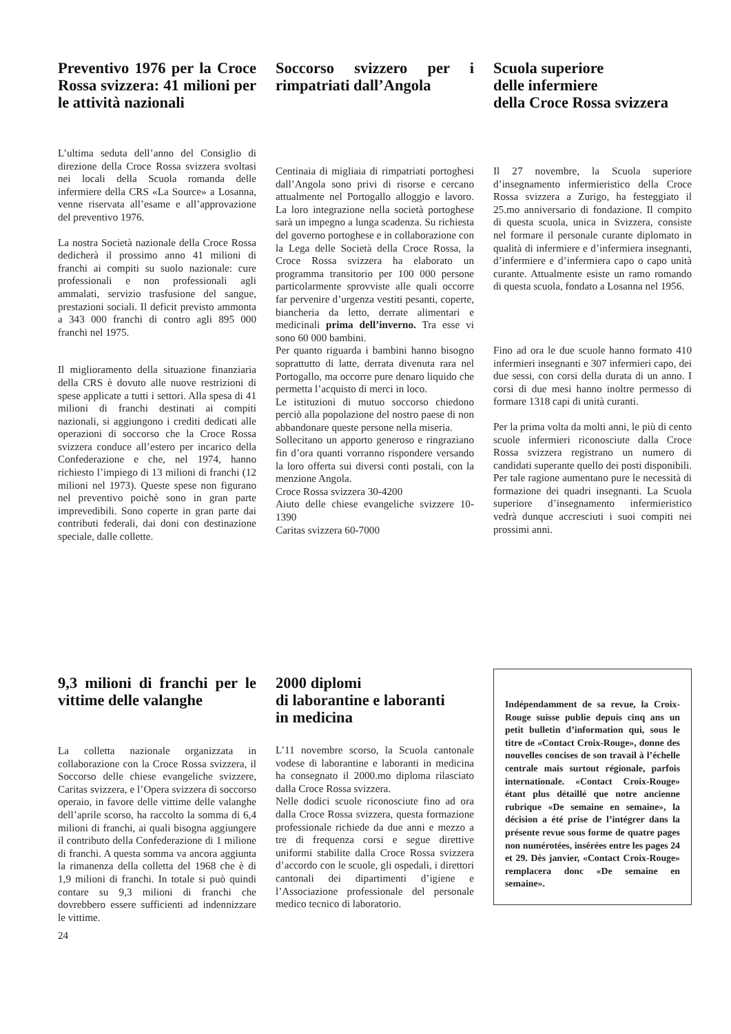Preventivo 1976 per la Croce Rossa svizzera: 41 milioni per le attività nazionali
L’ultima seduta dell’anno del Consiglio di direzione della Croce Rossa svizzera svoltasi nei locali della Scuola romanda delle infermiere della CRS «La Source» a Losanna, venne riservata all’esame e all’approvazione del preventivo 1976.
La nostra Società nazionale della Croce Rossa dedicherà il prossimo anno 41 milioni di franchi ai compiti su suolo nazionale: cure professionali e non professionali agli ammalati, servizio trasfusione del sangue, prestazioni sociali. Il deficit previsto ammonta a 343 000 franchi di contro agli 895 000 franchi nel 1975.
Il miglioramento della situazione finanziaria della CRS è dovuto alle nuove restrizioni di spese applicate a tutti i settori. Alla spesa di 41 milioni di franchi destinati ai compiti nazionali, si aggiungono i crediti dedicati alle operazioni di soccorso che la Croce Rossa svizzera conduce all’estero per incarico della Confederazione e che, nel 1974, hanno richiesto l’impiego di 13 milioni di franchi (12 milioni nel 1973). Queste spese non figurano nel preventivo poichè sono in gran parte imprevedibili. Sono coperte in gran parte dai contributi federali, dai doni con destinazione speciale, dalle collette.
Soccorso svizzero per i rimpatriati dall’Angola
Centinaia di migliaia di rimpatriati portoghesi dall’Angola sono privi di risorse e cercano attualmente nel Portogallo alloggio e lavoro. La loro integrazione nella società portoghese sarà un impegno a lunga scadenza. Su richiesta del governo portoghese e in collaborazione con la Lega delle Società della Croce Rossa, la Croce Rossa svizzera ha elaborato un programma transitorio per 100 000 persone particolarmente sprovviste alle quali occorre far pervenire d’urgenza vestiti pesanti, coperte, biancheria da letto, derrate alimentari e medicinali prima dell’inverno. Tra esse vi sono 60 000 bambini.
Per quanto riguarda i bambini hanno bisogno soprattutto di latte, derrata divenuta rara nel Portogallo, ma occorre pure denaro liquido che permetta l’acquisto di merci in loco.
Le istituzioni di mutuo soccorso chiedono perciò alla popolazione del nostro paese di non abbandonare queste persone nella miseria.
Sollecitano un apporto generoso e ringraziano fin d’ora quanti vorranno rispondere versando la loro offerta sui diversi conti postali, con la menzione Angola.
Croce Rossa svizzera 30-4200
Aiuto delle chiese evangeliche svizzere 10-1390
Caritas svizzera 60-7000
Scuola superiore
delle infermiere
della Croce Rossa svizzera
Il 27 novembre, la Scuola superiore d’insegnamento infermieristico della Croce Rossa svizzera a Zurigo, ha festeggiato il 25.mo anniversario di fondazione. Il compito di questa scuola, unica in Svizzera, consiste nel formare il personale curante diplomato in qualità di infermiere e d’infermiera insegnanti, d’infermiere e d’infermiera capo o capo unità curante. Attualmente esiste un ramo romando di questa scuola, fondato a Losanna nel 1956.
Fino ad ora le due scuole hanno formato 410 infermieri insegnanti e 307 infermieri capo, dei due sessi, con corsi della durata di un anno. I corsi di due mesi hanno inoltre permesso di formare 1318 capi di unità curanti.
Per la prima volta da molti anni, le più di cento scuole infermieri riconosciute dalla Croce Rossa svizzera registrano un numero di candidati superante quello dei posti disponibili. Per tale ragione aumentano pure le necessità di formazione dei quadri insegnanti. La Scuola superiore d’insegnamento infermieristico vedrà dunque accresciuti i suoi compiti nei prossimi anni.
9,3 milioni di franchi per le vittime delle valanghe
La colletta nazionale organizzata in collaborazione con la Croce Rossa svizzera, il Soccorso delle chiese evangeliche svizzere, Caritas svizzera, e l’Opera svizzera di soccorso operaio, in favore delle vittime delle valanghe dell’aprile scorso, ha raccolto la somma di 6,4 milioni di franchi, ai quali bisogna aggiungere il contributo della Confederazione di 1 milione di franchi. A questa somma va ancora aggiunta la rimanenza della colletta del 1968 che è di 1,9 milioni di franchi. In totale si può quindi contare su 9,3 milioni di franchi che dovrebbero essere sufficienti ad indennizzare le vittime.
24
2000 diplomi
di laborantine e laboranti
in medicina
L’11 novembre scorso, la Scuola cantonale vodese di laborantine e laboranti in medicina ha consegnato il 2000.mo diploma rilasciato dalla Croce Rossa svizzera.
Nelle dodici scuole riconosciute fino ad ora dalla Croce Rossa svizzera, questa formazione professionale richiede da due anni e mezzo a tre di frequenza corsi e segue direttive uniformi stabilite dalla Croce Rossa svizzera d’accordo con le scuole, gli ospedali, i direttori cantonali dei dipartimenti d’igiene e l’Associazione professionale del personale medico tecnico di laboratorio.
Indépendamment de sa revue, la Croix-Rouge suisse publie depuis cinq ans un petit bulletin d’information qui, sous le titre de «Contact Croix-Rouge», donne des nouvelles concises de son travail à l’échelle centrale mais surtout régionale, parfois internationale. «Contact Croix-Rouge» étant plus détaillé que notre ancienne rubrique «De semaine en semaine», la décision a été prise de l’intégrer dans la présente revue sous forme de quatre pages non numérotées, insérées entre les pages 24 et 29. Dès janvier, «Contact Croix-Rouge» remplacera donc «De semaine en semaine».